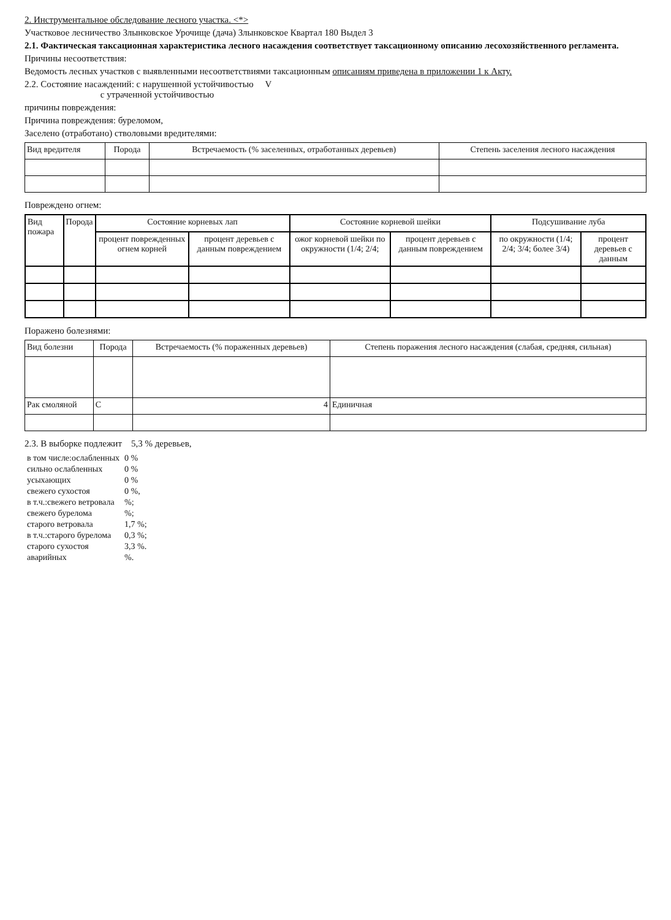2. Инструментальное обследование лесного участка. <*>
Участковое лесничество Злынковское Урочище (дача) Злынковское Квартал 180 Выдел 3
2.1. Фактическая таксационная характеристика лесного насаждения соответствует таксационному описанию лесохозяйственного регламента.
Причины несоответствия:
Ведомость лесных участков с выявленными несоответствиями таксационным описаниям приведена в приложении 1 к Акту.
2.2. Состояние насаждений: с нарушенной устойчивостью V
с утраченной устойчивостью
причины повреждения:
Причина повреждения: буреломом,
Заселено (отработано) стволовыми вредителями:
| Вид вредителя | Порода | Встречаемость (% заселенных, отработанных деревьев) | Степень заселения лесного насаждения |
| --- | --- | --- | --- |
Повреждено огнем:
| Вид пожара | Порода | Состояние корневых лап | | Состояние корневой шейки | | Подсушивание луба | |
| --- | --- | --- | --- | --- | --- | --- | --- |
| | | процент поврежденных огнем корней | процент деревьев с данным повреждением | ожог корневой шейки по окружности (1/4; 2/4; | процент деревьев с данным повреждением | по окружности (1/4; 2/4; 3/4; более 3/4) | процент деревьев с данным |
Поражено болезнями:
| Вид болезни | Порода | Встречаемость (% пораженных деревьев) | Степень поражения лесного насаждения (слабая, средняя, сильная) |
| --- | --- | --- | --- |
| Рак смоляной | С | 4 | Единичная |
2.3. В выборке подлежит 5,3 % деревьев,
| в том числе:ослабленных | 0 % |
| сильно ослабленных | 0 % |
| усыхающих | 0 % |
| свежего сухостоя | 0 %, |
| в т.ч.:свежего ветровала | %; |
| свежего бурелома | %; |
| старого ветровала | 1,7 %; |
| в т.ч.:старого бурелома | 0,3 %; |
| старого сухостоя | 3,3 %. |
| аварийных | %. |